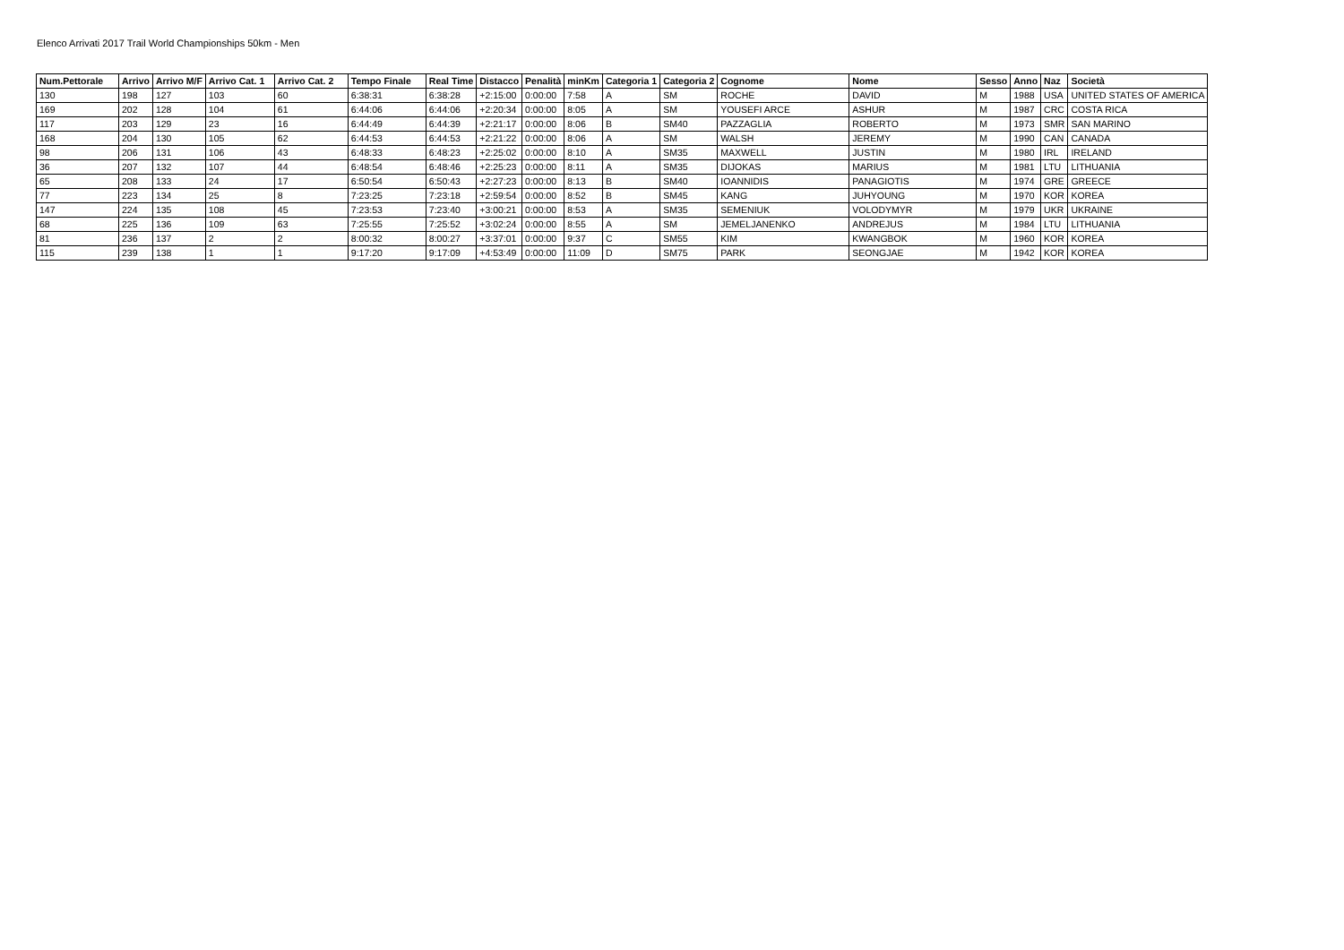Elenco Arrivati 2017 Trail World Championships 50km - Men
| Num.Pettorale | Arrivo | Arrivo M/F | Arrivo Cat. 1 | Arrivo Cat. 2 | Tempo Finale | Real Time | Distacco | Penalità | minKm | Categoria 1 | Categoria 2 | Cognome | Nome | Sesso | Anno | Naz | Società |
| --- | --- | --- | --- | --- | --- | --- | --- | --- | --- | --- | --- | --- | --- | --- | --- | --- | --- |
| 130 | 198 | 127 | 103 | 60 | 6:38:31 | 6:38:28 | +2:15:00 | 0:00:00 | 7:58 | A | SM | ROCHE | DAVID | M | 1988 | USA | UNITED STATES OF AMERICA |
| 169 | 202 | 128 | 104 | 61 | 6:44:06 | 6:44:06 | +2:20:34 | 0:00:00 | 8:05 | A | SM | YOUSEFI ARCE | ASHUR | M | 1987 | CRC | COSTA RICA |
| 117 | 203 | 129 | 23 | 16 | 6:44:49 | 6:44:39 | +2:21:17 | 0:00:00 | 8:06 | B | SM40 | PAZZAGLIA | ROBERTO | M | 1973 | SMR | SAN MARINO |
| 168 | 204 | 130 | 105 | 62 | 6:44:53 | 6:44:53 | +2:21:22 | 0:00:00 | 8:06 | A | SM | WALSH | JEREMY | M | 1990 | CAN | CANADA |
| 98 | 206 | 131 | 106 | 43 | 6:48:33 | 6:48:23 | +2:25:02 | 0:00:00 | 8:10 | A | SM35 | MAXWELL | JUSTIN | M | 1980 | IRL | IRELAND |
| 36 | 207 | 132 | 107 | 44 | 6:48:54 | 6:48:46 | +2:25:23 | 0:00:00 | 8:11 | A | SM35 | DIJOKAS | MARIUS | M | 1981 | LTU | LITHUANIA |
| 65 | 208 | 133 | 24 | 17 | 6:50:54 | 6:50:43 | +2:27:23 | 0:00:00 | 8:13 | B | SM40 | IOANNIDIS | PANAGIOTIS | M | 1974 | GRE | GREECE |
| 77 | 223 | 134 | 25 | 8 | 7:23:25 | 7:23:18 | +2:59:54 | 0:00:00 | 8:52 | B | SM45 | KANG | JUHYOUNG | M | 1970 | KOR | KOREA |
| 147 | 224 | 135 | 108 | 45 | 7:23:53 | 7:23:40 | +3:00:21 | 0:00:00 | 8:53 | A | SM35 | SEMENIUK | VOLODYMYR | M | 1979 | UKR | UKRAINE |
| 68 | 225 | 136 | 109 | 63 | 7:25:55 | 7:25:52 | +3:02:24 | 0:00:00 | 8:55 | A | SM | JEMELJANENKO | ANDREJUS | M | 1984 | LTU | LITHUANIA |
| 81 | 236 | 137 | 2 | 2 | 8:00:32 | 8:00:27 | +3:37:01 | 0:00:00 | 9:37 | C | SM55 | KIM | KWANGBOK | M | 1960 | KOR | KOREA |
| 115 | 239 | 138 | 1 | 1 | 9:17:20 | 9:17:09 | +4:53:49 | 0:00:00 | 11:09 | D | SM75 | PARK | SEONGJAE | M | 1942 | KOR | KOREA |